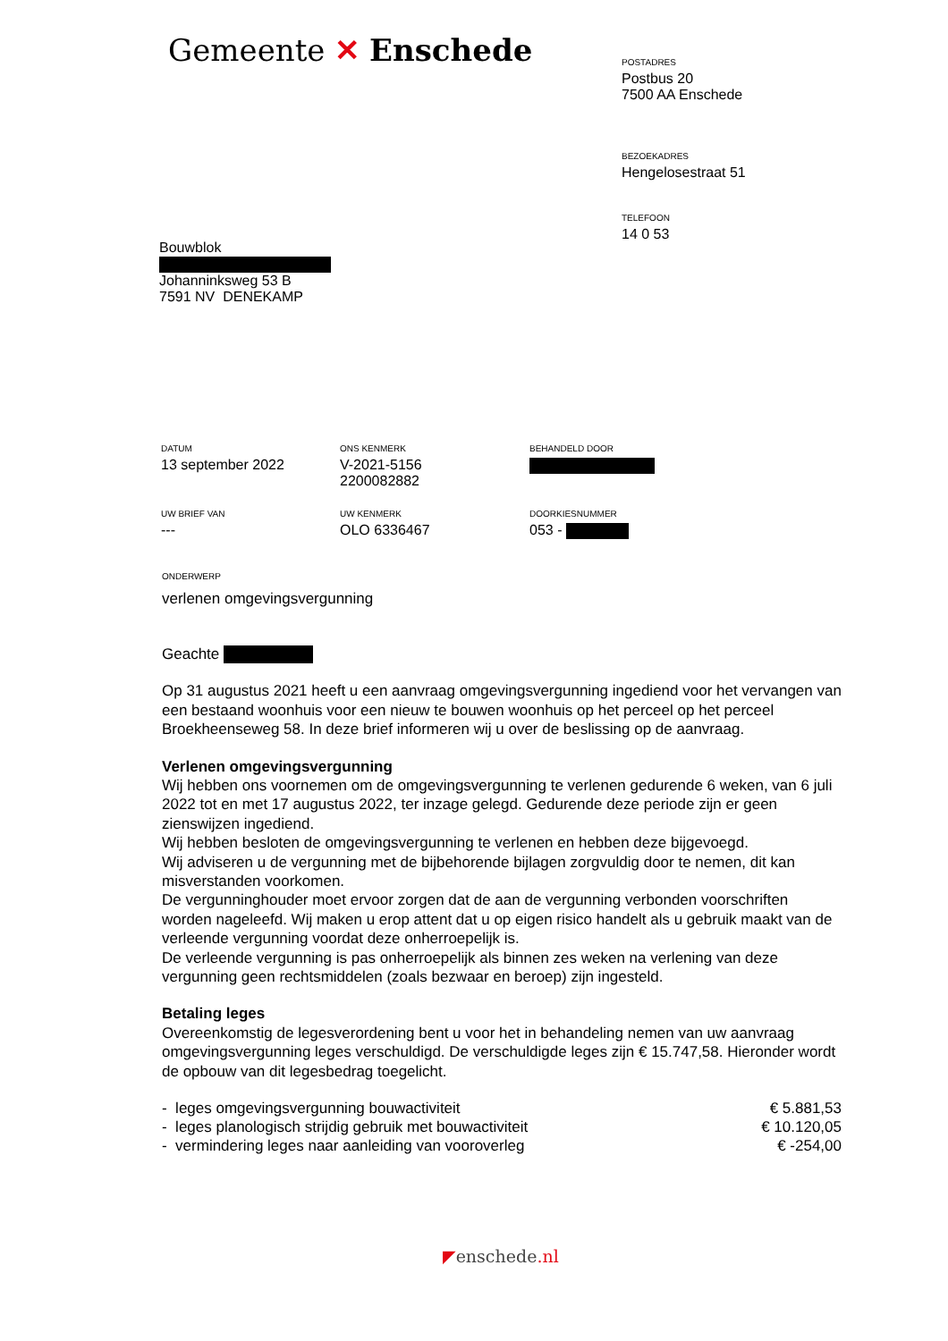Gemeente ✕ Enschede
POSTADRES
Postbus 20
7500 AA Enschede
BEZOEKADRES
Hengelosestraat 51
TELEFOON
14 0 53
Bouwblok
Johanninksweg 53 B
7591 NV DENEKAMP
DATUM
13 september 2022
ONS KENMERK
V-2021-5156
2200082882
BEHANDELD DOOR
UW BRIEF VAN
---
UW KENMERK
OLO 6336467
DOORKIESNUMMER
053 -
ONDERWERP
verlenen omgevingsvergunning
Geachte
Op 31 augustus 2021 heeft u een aanvraag omgevingsvergunning ingediend voor het vervangen van een bestaand woonhuis voor een nieuw te bouwen woonhuis op het perceel op het perceel Broekheenseweg 58. In deze brief informeren wij u over de beslissing op de aanvraag.
Verlenen omgevingsvergunning
Wij hebben ons voornemen om de omgevingsvergunning te verlenen gedurende 6 weken, van 6 juli 2022 tot en met 17 augustus 2022, ter inzage gelegd. Gedurende deze periode zijn er geen zienswijzen ingediend.
Wij hebben besloten de omgevingsvergunning te verlenen en hebben deze bijgevoegd.
Wij adviseren u de vergunning met de bijbehorende bijlagen zorgvuldig door te nemen, dit kan misverstanden voorkomen.
De vergunninghouder moet ervoor zorgen dat de aan de vergunning verbonden voorschriften worden nageleefd. Wij maken u erop attent dat u op eigen risico handelt als u gebruik maakt van de verleende vergunning voordat deze onherroepelijk is.
De verleende vergunning is pas onherroepelijk als binnen zes weken na verlening van deze vergunning geen rechtsmiddelen (zoals bezwaar en beroep) zijn ingesteld.
Betaling leges
Overeenkomstig de legesverordening bent u voor het in behandeling nemen van uw aanvraag omgevingsvergunning leges verschuldigd. De verschuldigde leges zijn € 15.747,58. Hieronder wordt de opbouw van dit legesbedrag toegelicht.
| - leges omgevingsvergunning bouwactiviteit | € 5.881,53 |
| - leges planologisch strijdig gebruik met bouwactiviteit | € 10.120,05 |
| - vermindering leges naar aanleiding van vooroverleg | € -254,00 |
◤enschede.nl